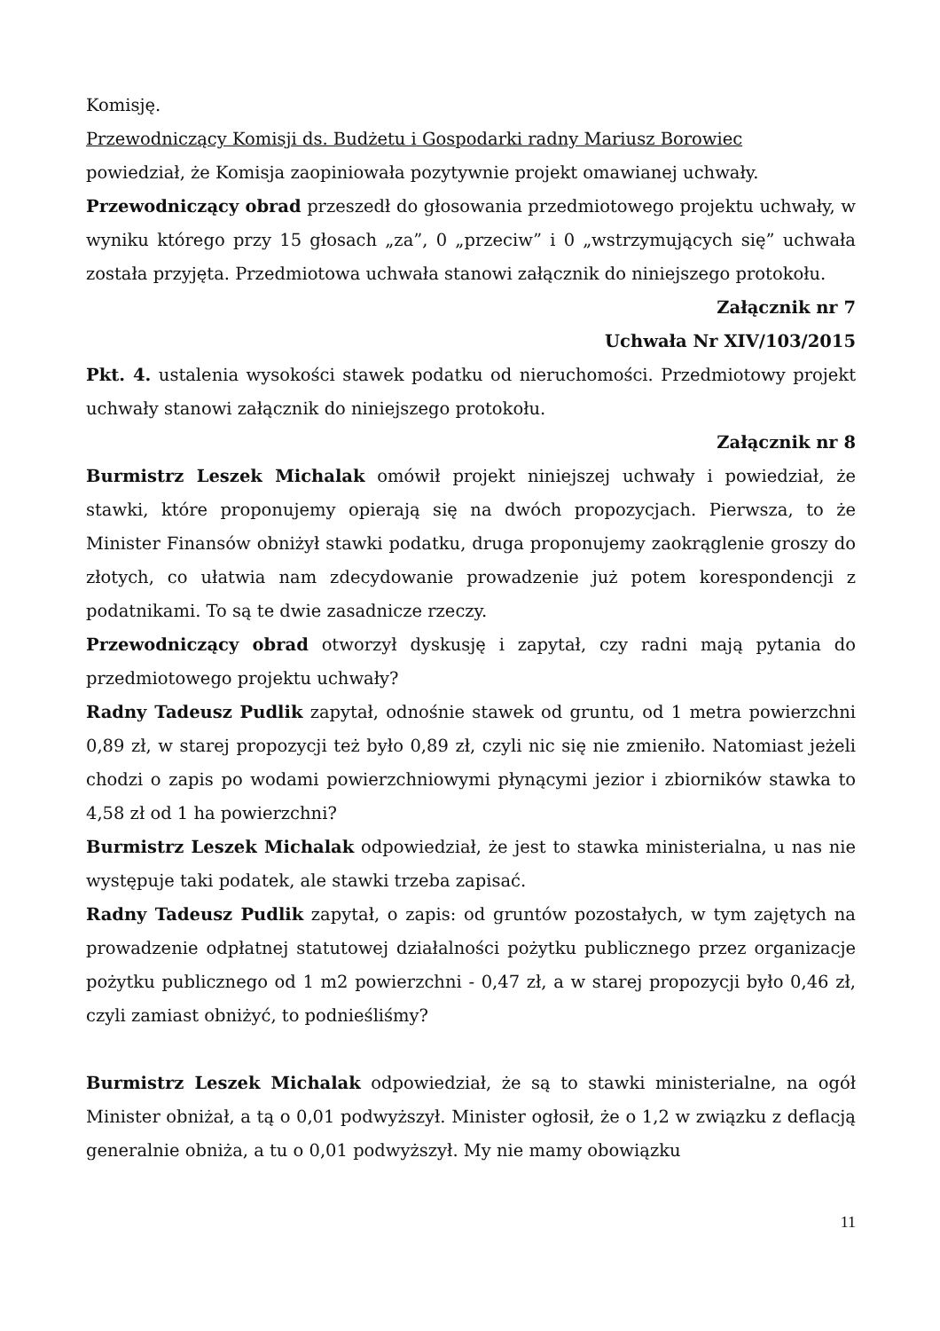Komisję.
Przewodniczący Komisji ds. Budżetu i Gospodarki radny Mariusz Borowiec
powiedział, że Komisja zaopiniowała pozytywnie projekt omawianej uchwały.
Przewodniczący obrad przeszedł do głosowania przedmiotowego projektu uchwały, w wyniku którego przy 15 głosach „za”, 0 „przeciw” i 0 „wstrzymujących się” uchwała została przyjęta. Przedmiotowa uchwała stanowi załącznik do niniejszego protokołu.
Załącznik nr 7
Uchwała Nr XIV/103/2015
Pkt. 4. ustalenia wysokości stawek podatku od nieruchomości. Przedmiotowy projekt uchwały stanowi załącznik do niniejszego protokołu.
Załącznik nr 8
Burmistrz Leszek Michalak omówił projekt niniejszej uchwały i powiedział, że stawki, które proponujemy opierają się na dwóch propozycjach. Pierwsza, to że Minister Finansów obniżył stawki podatku, druga proponujemy zaokrąglenie groszy do złotych, co ułatwia nam zdecydowanie prowadzenie już potem korespondencji z podatnikami. To są te dwie zasadnicze rzeczy.
Przewodniczący obrad otworzył dyskusję i zapytał, czy radni mają pytania do przedmiotowego projektu uchwały?
Radny Tadeusz Pudlik zapytał, odnośnie stawek od gruntu, od 1 metra powierzchni 0,89 zł, w starej propozycji też było 0,89 zł, czyli nic się nie zmieniło. Natomiast jeżeli chodzi o zapis po wodami powierzchniowymi płynącymi jezior i zbiorników stawka to 4,58 zł od 1 ha powierzchni?
Burmistrz Leszek Michalak odpowiedział, że jest to stawka ministerialna, u nas nie występuje taki podatek, ale stawki trzeba zapisać.
Radny Tadeusz Pudlik zapytał, o zapis: od gruntów pozostałych, w tym zajętych na prowadzenie odpłatnej statutowej działalności pożytku publicznego przez organizacje pożytku publicznego od 1 m2 powierzchni - 0,47 zł, a w starej propozycji było 0,46 zł, czyli zamiast obniżyć, to podnieśliśmy?
Burmistrz Leszek Michalak odpowiedział, że są to stawki ministerialne, na ogół Minister obniżał, a tą o 0,01 podwyższył. Minister ogłosił, że o 1,2 w związku z deflacją generalnie obniża, a tu o 0,01 podwyższył. My nie mamy obowiązku
11